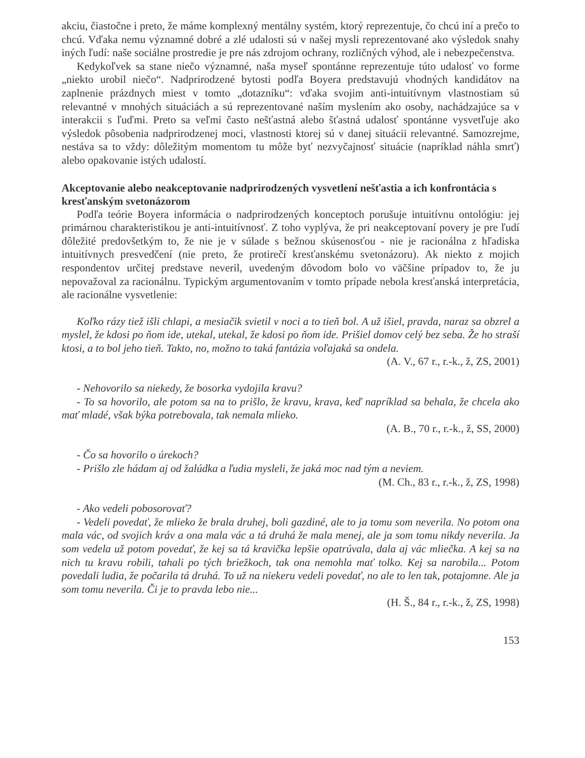akciu, čiastočne i preto, že máme komplexný mentálny systém, ktorý reprezentuje, čo chcú iní a prečo to chcú. Vďaka nemu významné dobré a zlé udalosti sú v našej mysli reprezentované ako výsledok snahy iných ľudí: naše sociálne prostredie je pre nás zdrojom ochrany, rozličných výhod, ale i nebezpečenstva.
Kedykoľvek sa stane niečo významné, naša myseľ spontánne reprezentuje túto udalosť vo forme „niekto urobil niečo“. Nadprirodzené bytosti podľa Boyera predstavujú vhodných kandidátov na zaplnenie prázdnych miest v tomto „dotazníku“: vďaka svojim anti-intuitívnym vlastnostiam sú relevantné v mnohých situáciách a sú reprezentované naším myslením ako osoby, nachádzajúce sa v interakcii s ľuďmi. Preto sa veľmi často nešťastná alebo šťastná udalosť spontánne vysvetľuje ako výsledok pôsobenia nadprirodzenej moci, vlastnosti ktorej sú v danej situácii relevantné. Samozrejme, nestáva sa to vždy: dôležitým momentom tu môže byť nezvyčajnosť situácie (napríklad náhla smrť) alebo opakovanie istých udalostí.
Akceptovanie alebo neakceptovanie nadprirodzených vysvetlení nešťastia a ich konfrontácia s kresťanským svetonázorom
Podľa teórie Boyera informácia o nadprirodzených konceptoch porušuje intuitívnu ontológiu: jej primárnou charakteristikou je anti-intuitívnosť. Z toho vyplýva, že pri neakceptovaní povery je pre ľudí dôležité predovšetkým to, že nie je v súlade s bežnou skúsenosťou - nie je racionálna z hľadiska intuitívnych presvedčení (nie preto, že protirečí kresťanskému svetonázoru). Ak niekto z mojich respondentov určitej predstave neveril, uvedeným dôvodom bolo vo väčšine prípadov to, že ju nepovažoval za racionálnu. Typickým argumentovaním v tomto prípade nebola kresťanská interpretácia, ale racionálne vysvetlenie:
Koľko rázy tiež išli chlapi, a mesiačik svietil v noci a to tieň bol. A už išiel, pravda, naraz sa obzrel a myslel, že kdosi po ňom ide, utekal, utekal, že kdosi po ňom ide. Prišiel domov celý bez seba. Že ho straší ktosi, a to bol jeho tieň. Takto, no, možno to taká fantázia voľajaká sa ondela.
(A. V., 67 r., r.-k., ž, ZS, 2001)
- Nehovorilo sa niekedy, že bosorka vydojila kravu?
- To sa hovorilo, ale potom sa na to prišlo, že kravu, krava, keď napríklad sa behala, že chcela ako mať mladé, však býka potrebovala, tak nemala mlieko.
(A. B., 70 r., r.-k., ž, SS, 2000)
- Čo sa hovorilo o úrekoch?
- Prišlo zle hádam aj od žalúdka a ľudia mysleli, že jaká moc nad tým a neviem.
(M. Ch., 83 r., r.-k., ž, ZS, 1998)
- Ako vedeli pobosorovať?
- Vedeli povedať, že mlieko že brala druhej, boli gazdiné, ale to ja tomu som neverila. No potom ona mala vác, od svojich kráv a ona mala vác a tá druhá že mala menej, ale ja som tomu nikdy neverila. Ja som vedela už potom povedať, že kej sa tá kravička lepšie opatrúvala, dala aj vác mliečka. A kej sa na nich tu kravu robili, tahali po tých briežkoch, tak ona nemohla mať tolko. Kej sa narobila... Potom povedali ludia, že počarila tá druhá. To už na niekeru vedeli povedať, no ale to len tak, potajomne. Ale ja som tomu neverila. Či je to pravda lebo nie...
(H. Š., 84 r., r.-k., ž, ZS, 1998)
153